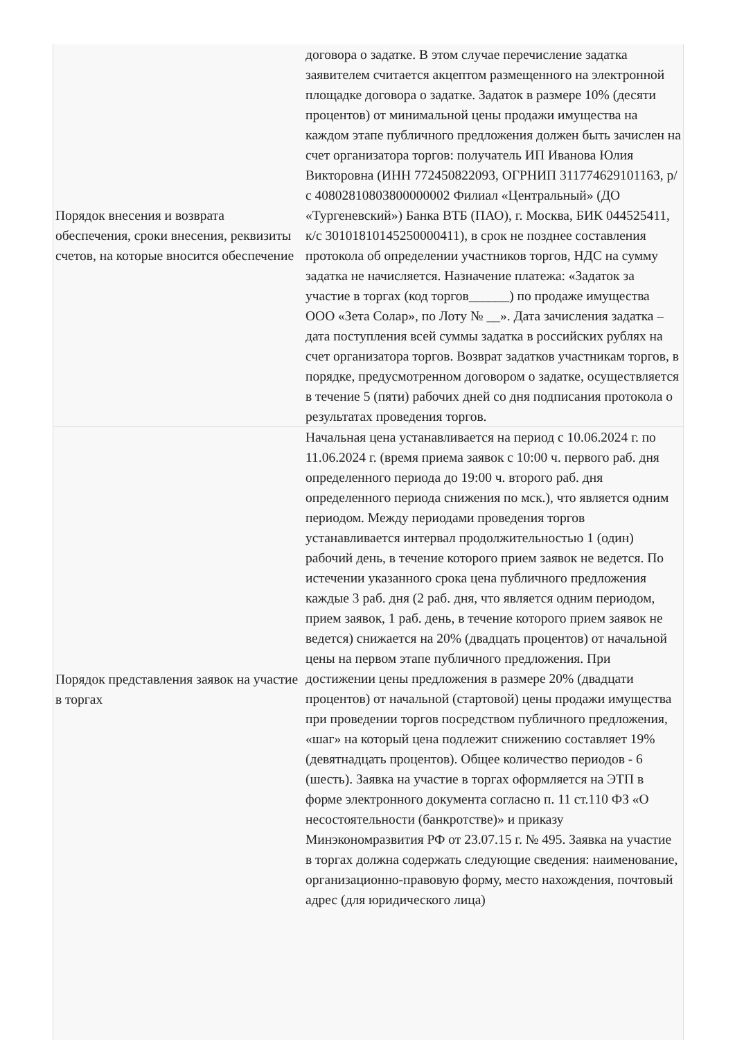| Порядок внесения и возврата обеспечения, сроки внесения, реквизиты счетов, на которые вносится обеспечение | договора о задатке. В этом случае перечисление задатка заявителем считается акцептом размещенного на электронной площадке договора о задатке. Задаток в размере 10% (десяти процентов) от минимальной цены продажи имущества на каждом этапе публичного предложения должен быть зачислен на счет организатора торгов: получатель ИП Иванова Юлия Викторовна (ИНН 772450822093, ОГРНИП 311774629101163, р/с 40802810803800000002 Филиал «Центральный» (ДО «Тургеневский») Банка ВТБ (ПАО), г. Москва, БИК 044525411, к/с 30101810145250000411), в срок не позднее составления протокола об определении участников торгов, НДС на сумму задатка не начисляется. Назначение платежа: «Задаток за участие в торгах (код торгов______) по продаже имущества ООО «Зета Солар», по Лоту № __». Дата зачисления задатка – дата поступления всей суммы задатка в российских рублях на счет организатора торгов. Возврат задатков участникам торгов, в порядке, предусмотренном договором о задатке, осуществляется в течение 5 (пяти) рабочих дней со дня подписания протокола о результатах проведения торгов. |
| Порядок представления заявок на участие в торгах | Начальная цена устанавливается на период с 10.06.2024 г. по 11.06.2024 г. (время приема заявок с 10:00 ч. первого раб. дня определенного периода до 19:00 ч. второго раб. дня определенного периода снижения по мск.), что является одним периодом. Между периодами проведения торгов устанавливается интервал продолжительностью 1 (один) рабочий день, в течение которого прием заявок не ведется. По истечении указанного срока цена публичного предложения каждые 3 раб. дня (2 раб. дня, что является одним периодом, прием заявок, 1 раб. день, в течение которого прием заявок не ведется) снижается на 20% (двадцать процентов) от начальной цены на первом этапе публичного предложения. При достижении цены предложения в размере 20% (двадцати процентов) от начальной (стартовой) цены продажи имущества при проведении торгов посредством публичного предложения, «шаг» на который цена подлежит снижению составляет 19% (девятнадцать процентов). Общее количество периодов - 6 (шесть). Заявка на участие в торгах оформляется на ЭТП в форме электронного документа согласно п. 11 ст.110 ФЗ «О несостоятельности (банкротстве)» и приказу Минэкономразвития РФ от 23.07.15 г. № 495. Заявка на участие в торгах должна содержать следующие сведения: наименование, организационно-правовую форму, место нахождения, почтовый адрес (для юридического лица) |